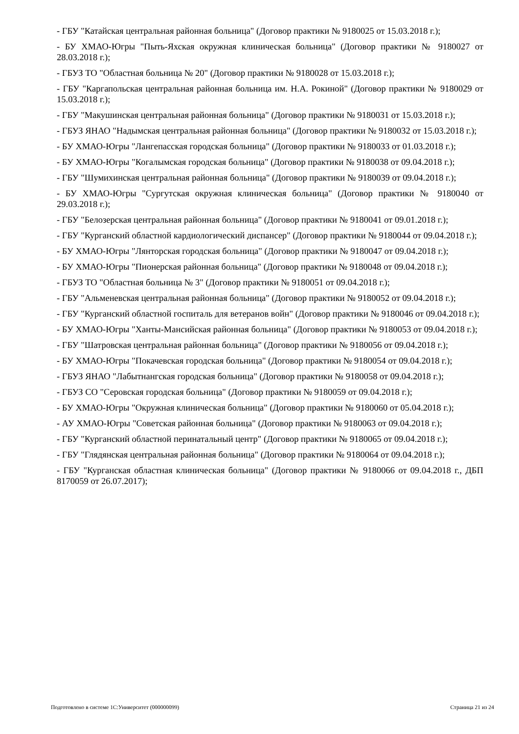- ГБУ "Катайская центральная районная больница" (Договор практики № 9180025 от 15.03.2018 г.);
- БУ ХМАО-Югры "Пыть-Яхская окружная клиническая больница" (Договор практики № 9180027 от 28.03.2018 г.);
- ГБУЗ ТО "Областная больница № 20" (Договор практики № 9180028 от 15.03.2018 г.);
- ГБУ "Каргапольская центральная районная больница им. Н.А. Рокиной" (Договор практики № 9180029 от 15.03.2018 г.);
- ГБУ "Макушинская центральная районная больница" (Договор практики № 9180031 от 15.03.2018 г.);
- ГБУЗ ЯНАО "Надымская центральная районная больница" (Договор практики № 9180032 от 15.03.2018 г.);
- БУ ХМАО-Югры "Лангепасская городская больница" (Договор практики № 9180033 от 01.03.2018 г.);
- БУ ХМАО-Югры "Когалымская городская больница" (Договор практики № 9180038 от 09.04.2018 г.);
- ГБУ "Шумихинская центральная районная больница" (Договор практики № 9180039 от 09.04.2018 г.);
- БУ ХМАО-Югры "Сургутская окружная клиническая больница" (Договор практики № 9180040 от 29.03.2018 г.);
- ГБУ "Белозерская центральная районная больница" (Договор практики № 9180041 от 09.01.2018 г.);
- ГБУ "Курганский областной кардиологический диспансер" (Договор практики № 9180044 от 09.04.2018 г.);
- БУ ХМАО-Югры "Лянторская городская больница" (Договор практики № 9180047 от 09.04.2018 г.);
- БУ ХМАО-Югры "Пионерская районная больница" (Договор практики № 9180048 от 09.04.2018 г.);
- ГБУЗ ТО "Областная больница № 3" (Договор практики № 9180051 от 09.04.2018 г.);
- ГБУ "Альменевская центральная районная больница" (Договор практики № 9180052 от 09.04.2018 г.);
- ГБУ "Курганский областной госпиталь для ветеранов войн" (Договор практики № 9180046 от 09.04.2018 г.);
- БУ ХМАО-Югры "Ханты-Мансийская районная больница" (Договор практики № 9180053 от 09.04.2018 г.);
- ГБУ "Шатровская центральная районная больница" (Договор практики № 9180056 от 09.04.2018 г.);
- БУ ХМАО-Югры "Покачевская городская больница" (Договор практики № 9180054 от 09.04.2018 г.);
- ГБУЗ ЯНАО "Лабытнангская городская больница" (Договор практики № 9180058 от 09.04.2018 г.);
- ГБУЗ СО "Серовская городская больница" (Договор практики № 9180059 от 09.04.2018 г.);
- БУ ХМАО-Югры "Окружная клиническая больница" (Договор практики № 9180060 от 05.04.2018 г.);
- АУ ХМАО-Югры "Советская районная больница" (Договор практики № 9180063 от 09.04.2018 г.);
- ГБУ "Курганский областной перинатальный центр" (Договор практики № 9180065 от 09.04.2018 г.);
- ГБУ "Глядянская центральная районная больница" (Договор практики № 9180064 от 09.04.2018 г.);
- ГБУ "Курганская областная клиническая больница" (Договор практики № 9180066 от 09.04.2018 г., ДБП 8170059 от 26.07.2017);
Подготовлено в системе 1С:Университет (000000099) Страница 21 из 24